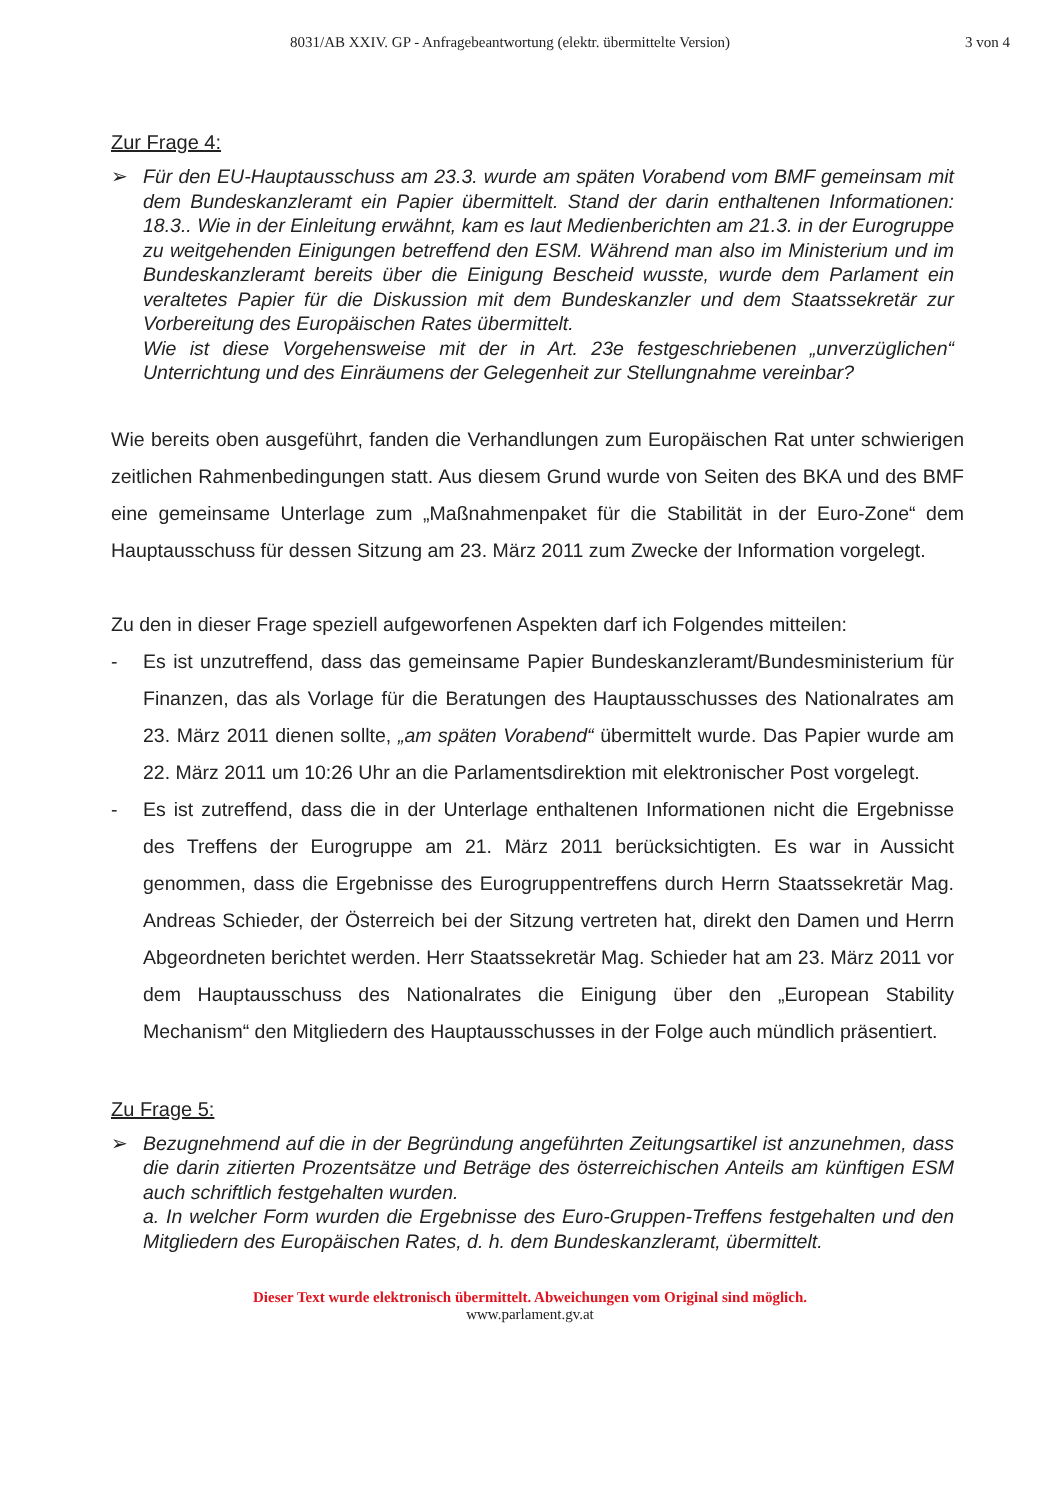8031/AB XXIV. GP - Anfragebeantwortung (elektr. übermittelte Version)
3 von 4
Zur Frage 4:
➢ Für den EU-Hauptausschuss am 23.3. wurde am späten Vorabend vom BMF gemeinsam mit dem Bundeskanzleramt ein Papier übermittelt. Stand der darin enthaltenen Informationen: 18.3.. Wie in der Einleitung erwähnt, kam es laut Medienberichten am 21.3. in der Eurogruppe zu weitgehenden Einigungen betreffend den ESM. Während man also im Ministerium und im Bundeskanzleramt bereits über die Einigung Bescheid wusste, wurde dem Parlament ein veraltetes Papier für die Diskussion mit dem Bundeskanzler und dem Staatssekretär zur Vorbereitung des Europäischen Rates übermittelt.
Wie ist diese Vorgehensweise mit der in Art. 23e festgeschriebenen „unverzüglichen“ Unterrichtung und des Einräumens der Gelegenheit zur Stellungnahme vereinbar?
Wie bereits oben ausgeführt, fanden die Verhandlungen zum Europäischen Rat unter schwierigen zeitlichen Rahmenbedingungen statt. Aus diesem Grund wurde von Seiten des BKA und des BMF eine gemeinsame Unterlage zum „Maßnahmenpaket für die Stabilität in der Euro-Zone“ dem Hauptausschuss für dessen Sitzung am 23. März 2011 zum Zwecke der Information vorgelegt.
Zu den in dieser Frage speziell aufgeworfenen Aspekten darf ich Folgendes mitteilen:
- Es ist unzutreffend, dass das gemeinsame Papier Bundeskanzleramt/Bundesministerium für Finanzen, das als Vorlage für die Beratungen des Hauptausschusses des Nationalrates am 23. März 2011 dienen sollte, „am späten Vorabend“ übermittelt wurde. Das Papier wurde am 22. März 2011 um 10:26 Uhr an die Parlamentsdirektion mit elektronischer Post vorgelegt.
- Es ist zutreffend, dass die in der Unterlage enthaltenen Informationen nicht die Ergebnisse des Treffens der Eurogruppe am 21. März 2011 berücksichtigten. Es war in Aussicht genommen, dass die Ergebnisse des Eurogruppentreffens durch Herrn Staatssekretär Mag. Andreas Schieder, der Österreich bei der Sitzung vertreten hat, direkt den Damen und Herrn Abgeordneten berichtet werden. Herr Staatssekretär Mag. Schieder hat am 23. März 2011 vor dem Hauptausschuss des Nationalrates die Einigung über den „European Stability Mechanism“ den Mitgliedern des Hauptausschusses in der Folge auch mündlich präsentiert.
Zu Frage 5:
➢ Bezugnehmend auf die in der Begründung angeführten Zeitungsartikel ist anzunehmen, dass die darin zitierten Prozentsätze und Beträge des österreichischen Anteils am künftigen ESM auch schriftlich festgehalten wurden.
a. In welcher Form wurden die Ergebnisse des Euro-Gruppen-Treffens festgehalten und den Mitgliedern des Europäischen Rates, d. h. dem Bundeskanzleramt, übermittelt.
Dieser Text wurde elektronisch übermittelt. Abweichungen vom Original sind möglich.
www.parlament.gv.at